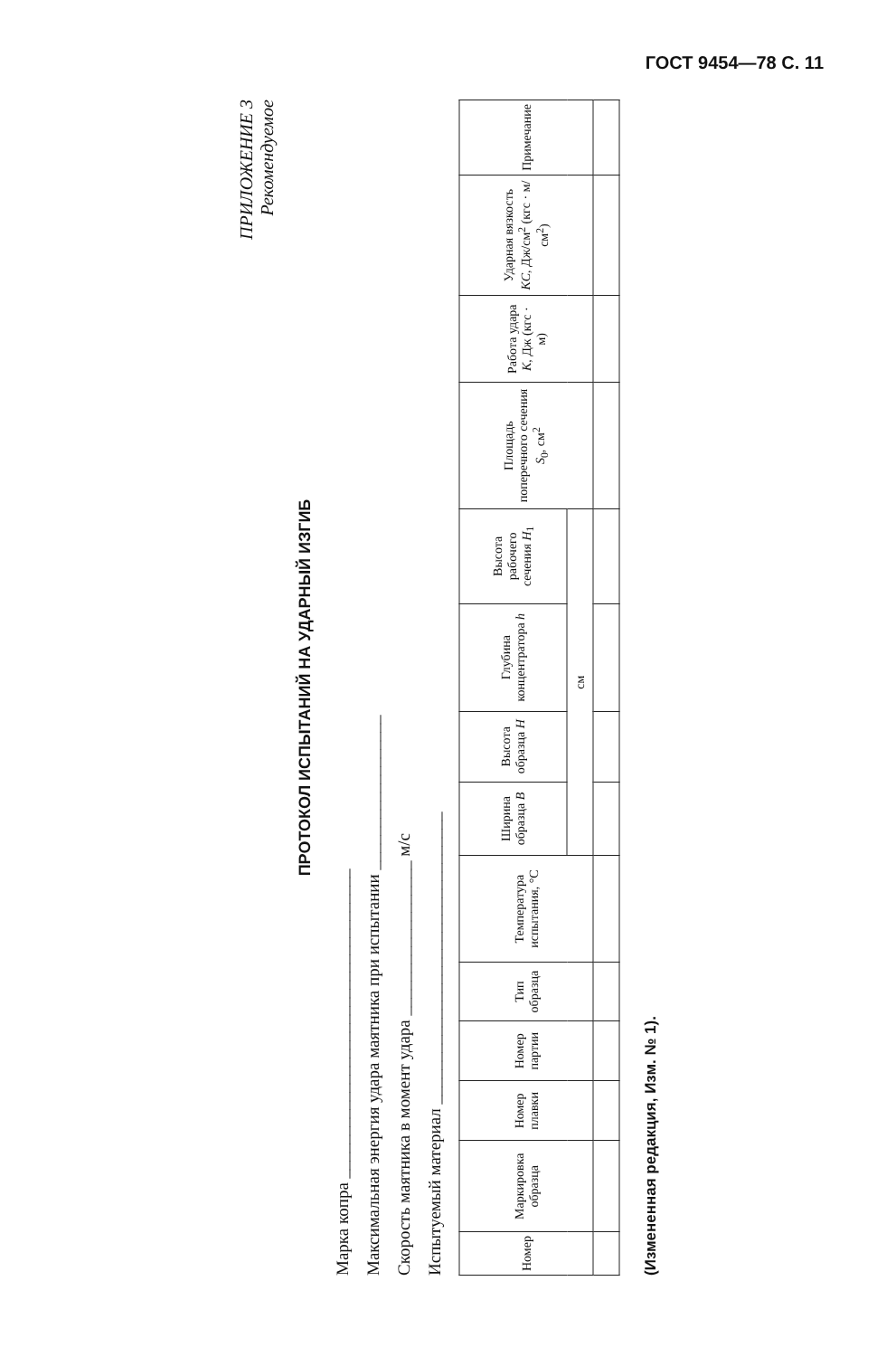ГОСТ 9454—78 С. 11
ПРИЛОЖЕНИЕ 3
Рекомендуемое
ПРОТОКОЛ ИСПЫТАНИЙ НА УДАРНЫЙ ИЗГИБ
Марка копра ____________________________________
Максимальная энергия удара маятника при испытании __________________
Скорость маятника в момент удара __________________ м/с
Испытуемый материал __________________________________
| Номер | Маркировка образца | Номер плавки | Номер партии | Тип образца | Температура испытания, °С | Ширина образца B | Высота образца H | Глубина концентратора h | Высота рабочего сечения H<sub>1</sub> | Площадь поперечного сечения S<sub>0</sub>, см<sup>2</sup> | Работа удара K , Дж (кгс · м) | Ударная вязкость KC , Дж/см<sup>2</sup> (кгс · м/см<sup>2</sup>) | Примечание |
| --- | --- | --- | --- | --- | --- | --- | --- | --- | --- | --- | --- | --- | --- |
| | | | | | | см | | | | | | | |
(Измененная редакция, Изм. № 1).